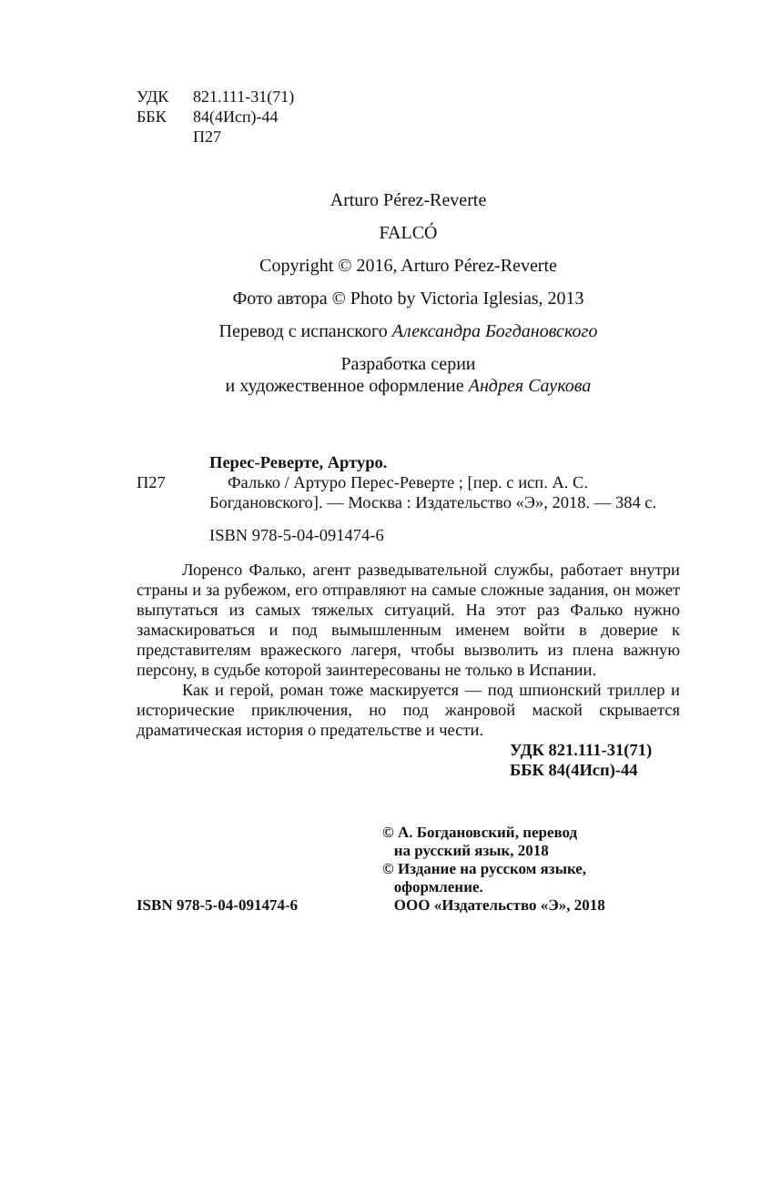УДК 821.111-31(71)
ББК 84(4Исп)-44
П27
Arturo Pérez-Reverte
FALCÓ
Copyright © 2016, Arturo Pérez-Reverte
Фото автора © Photo by Victoria Iglesias, 2013
Перевод с испанского Александра Богдановского
Разработка серии
и художественное оформление Андрея Саукова
Перес-Реверте, Артуро.
П27 Фалько / Артуро Перес-Реверте ; [пер. с исп. А. С. Богдановского]. — Москва : Издательство «Э», 2018. — 384 с.
ISBN 978-5-04-091474-6
Лоренсо Фалько, агент разведывательной службы, работает внутри страны и за рубежом, его отправляют на самые сложные задания, он может выпутаться из самых тяжелых ситуаций. На этот раз Фалько нужно замаскироваться и под вымышленным именем войти в доверие к представителям вражеского лагеря, чтобы вызволить из плена важную персону, в судьбе которой заинтересованы не только в Испании.
Как и герой, роман тоже маскируется — под шпионский триллер и исторические приключения, но под жанровой маской скрывается драматическая история о предательстве и чести.
УДК 821.111-31(71)
ББК 84(4Исп)-44
ISBN 978-5-04-091474-6 © А. Богдановский, перевод
на русский язык, 2018
© Издание на русском языке,
оформление.
ООО «Издательство «Э», 2018